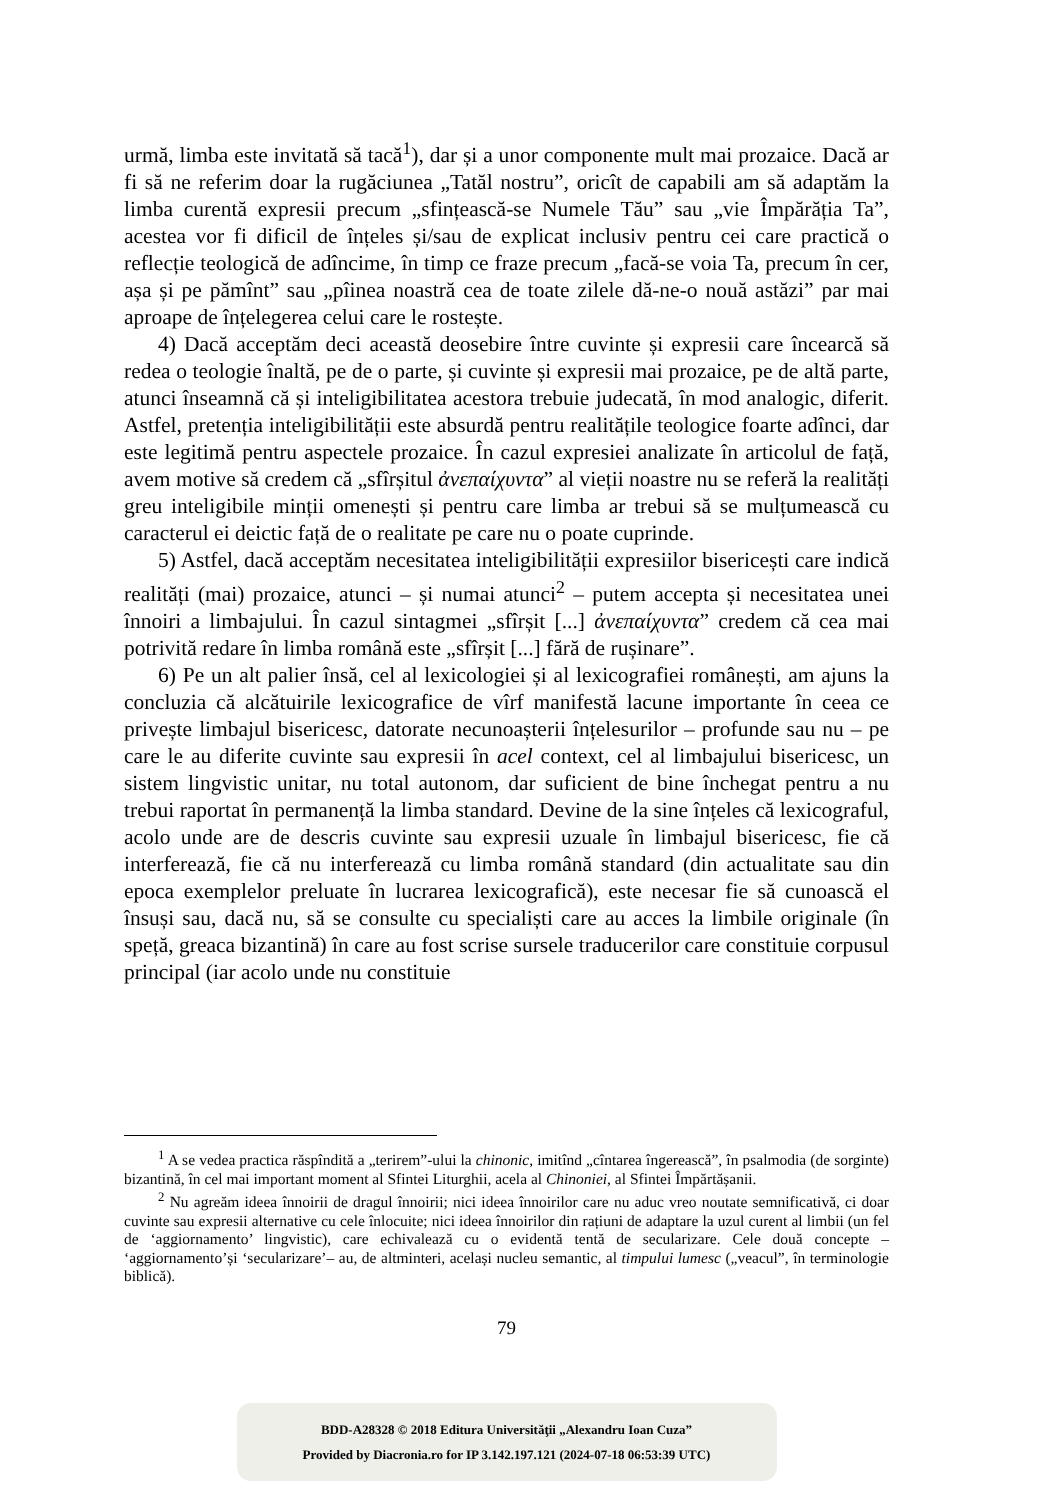urmă, limba este invitată să tacă<sup>1</sup>), dar și a unor componente mult mai prozaice. Dacă ar fi să ne referim doar la rugăciunea „Tatăl nostru”, oricît de capabili am să adaptăm la limba curentă expresii precum „sfințească-se Numele Tău” sau „vie Împărăția Ta”, acestea vor fi dificil de înțeles și/sau de explicat inclusiv pentru cei care practică o reflecție teologică de adîncime, în timp ce fraze precum „facă-se voia Ta, precum în cer, așa și pe pămînt” sau „pîinea noastră cea de toate zilele dă-ne-o nouă astăzi” par mai aproape de înțelegerea celui care le rostește.
4) Dacă acceptăm deci această deosebire între cuvinte și expresii care încearcă să redea o teologie înaltă, pe de o parte, și cuvinte și expresii mai prozaice, pe de altă parte, atunci înseamnă că și inteligibilitatea acestora trebuie judecată, în mod analogic, diferit. Astfel, pretenția inteligibilității este absurdă pentru realitățile teologice foarte adînci, dar este legitimă pentru aspectele prozaice. În cazul expresiei analizate în articolul de față, avem motive să credem că „sfîrșitul ἀνεπαίχυντα” al vieții noastre nu se referă la realități greu inteligibile minții omenești și pentru care limba ar trebui să se mulțumească cu caracterul ei deictic față de o realitate pe care nu o poate cuprinde.
5) Astfel, dacă acceptăm necesitatea inteligibilității expresiilor bisericești care indică realități (mai) prozaice, atunci – și numai atunci<sup>2</sup> – putem accepta și necesitatea unei înnoiri a limbajului. În cazul sintagmei „sfîrșit [...] ἀνεπαίχυντα” credem că cea mai potrivită redare în limba română este „sfîrșit [...] fără de rușinare”.
6) Pe un alt palier însă, cel al lexicologiei și al lexicografiei românești, am ajuns la concluzia că alcătuirile lexicografice de vîrf manifestă lacune importante în ceea ce privește limbajul bisericesc, datorate necunoașterii înțelesurilor – profunde sau nu – pe care le au diferite cuvinte sau expresii în acel context, cel al limbajului bisericesc, un sistem lingvistic unitar, nu total autonom, dar suficient de bine închegat pentru a nu trebui raportat în permanență la limba standard. Devine de la sine înțeles că lexicograful, acolo unde are de descris cuvinte sau expresii uzuale în limbajul bisericesc, fie că interferează, fie că nu interferează cu limba română standard (din actualitate sau din epoca exemplelor preluate în lucrarea lexicografică), este necesar fie să cunoască el însuși sau, dacă nu, să se consulte cu specialiști care au acces la limbile originale (în speță, greaca bizantină) în care au fost scrise sursele traducerilor care constituie corpusul principal (iar acolo unde nu constituie
<sup>1</sup> A se vedea practica răspîndită a „terirem”-ului la chinonic, imitînd „cîntarea îngerească”, în psalmodia (de sorginte) bizantină, în cel mai important moment al Sfintei Liturghii, acela al Chinoniei, al Sfintei Împărtășanii.
<sup>2</sup> Nu agreăm ideea înnoirii de dragul înnoirii; nici ideea înnoirilor care nu aduc vreo noutate semnificativă, ci doar cuvinte sau expresii alternative cu cele înlocuite; nici ideea înnoirilor din rațiuni de adaptare la uzul curent al limbii (un fel de ‘aggiornamento’ lingvistic), care echivalează cu o evidentă tentă de secularizare. Cele două concepte – ‘aggiornamento’și ‘secularizare’– au, de altminteri, același nucleu semantic, al timpului lumesc („veacul”, în terminologie biblică).
79
BDD-A28328 © 2018 Editura Universităţii „Alexandru Ioan Cuza”
Provided by Diacronia.ro for IP 3.142.197.121 (2024-07-18 06:53:39 UTC)